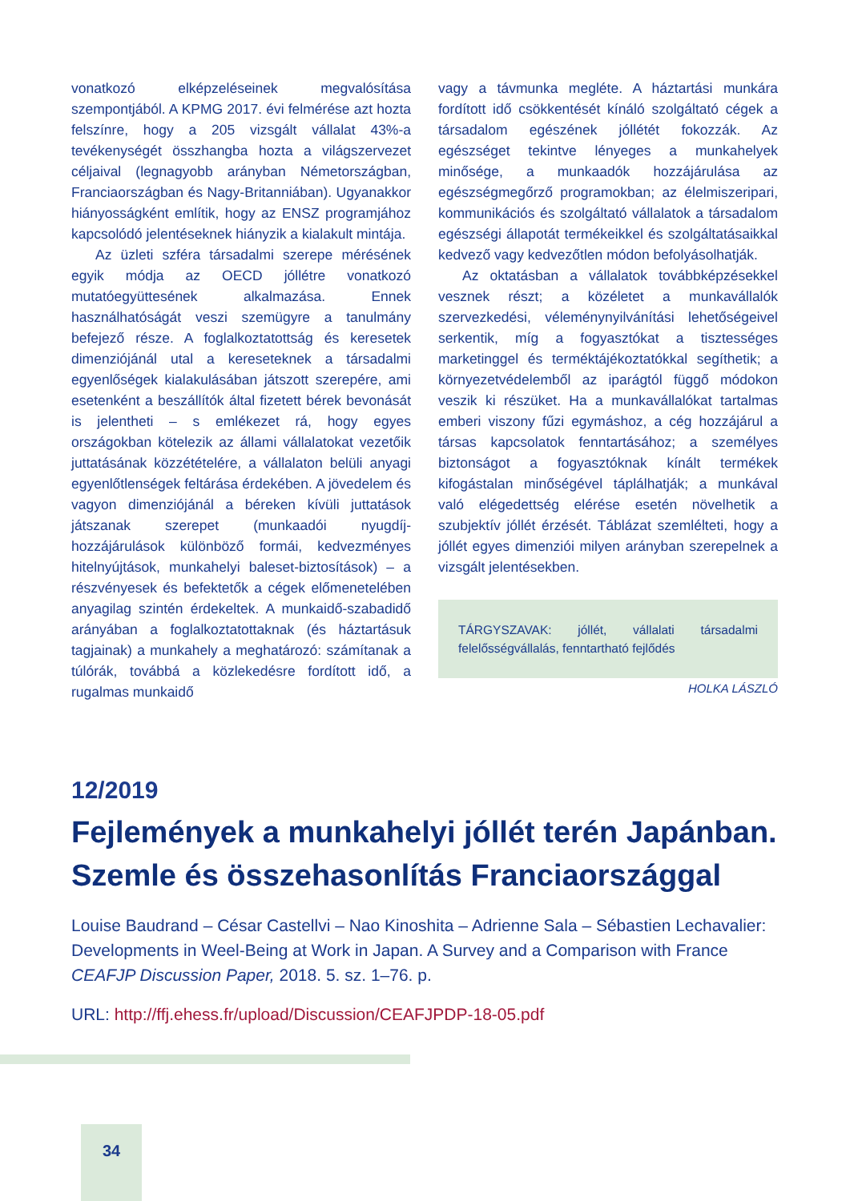vonatkozó elképzeléseinek megvalósítása szempontjából. A KPMG 2017. évi felmérése azt hozta felszínre, hogy a 205 vizsgált vállalat 43%-a tevékenységét összhangba hozta a világszervezet céljaival (legnagyobb arányban Németországban, Franciaországban és Nagy-Britanniában). Ugyanakkor hiányosságként említik, hogy az ENSZ programjához kapcsolódó jelentéseknek hiányzik a kialakult mintája.
Az üzleti szféra társadalmi szerepe mérésének egyik módja az OECD jóllétre vonatkozó mutatóegyüttesének alkalmazása. Ennek használhatóságát veszi szemügyre a tanulmány befejező része. A foglalkoztatottság és keresetek dimenziójánál utal a kereseteknek a társadalmi egyenlőségek kialakulásában játszott szerepére, ami esetenként a beszállítók által fizetett bérek bevonását is jelentheti – s emlékezet rá, hogy egyes országokban kötelezik az állami vállalatokat vezetőik juttatásának közzétételére, a vállalaton belüli anyagi egyenlőtlenségek feltárása érdekében. A jövedelem és vagyon dimenziójánál a béreken kívüli juttatások játszanak szerepet (munkaadói nyugdíj-hozzájárulások különböző formái, kedvezményes hitelnyújtások, munkahelyi baleset-biztosítások) – a részvényesek és befektetők a cégek előmenetelében anyagilag szintén érdekeltek. A munkaidő-szabadidő arányában a foglalkoztatottaknak (és háztartásuk tagjainak) a munkahely a meghatározó: számítanak a túlórák, továbbá a közlekedésre fordított idő, a rugalmas munkaidő
vagy a távmunka megléte. A háztartási munkára fordított idő csökkentését kínáló szolgáltató cégek a társadalom egészének jóllétét fokozzák. Az egészséget tekintve lényeges a munkahelyek minősége, a munkaadók hozzájárulása az egészségmegőrző programokban; az élelmiszeripari, kommunikációs és szolgáltató vállalatok a társadalom egészségi állapotát termékeikkel és szolgáltatásaikkal kedvező vagy kedvezőtlen módon befolyásolhatják.
Az oktatásban a vállalatok továbbképzésekkel vesznek részt; a közéletet a munkavállalók szervezkedési, véleménynyilvánítási lehetőségeivel serkentik, míg a fogyasztókat a tisztességes marketinggel és terméktájékoztatókkal segíthetik; a környezetvédelemből az iparágtól függő módokon veszik ki részüket. Ha a munkavállalókat tartalmas emberi viszony fűzi egymáshoz, a cég hozzájárul a társas kapcsolatok fenntartásához; a személyes biztonságot a fogyasztóknak kínált termékek kifogástalan minőségével táplálhatják; a munkával való elégedettség elérése esetén növelhetik a szubjektív jóllét érzését. Táblázat szemlélteti, hogy a jóllét egyes dimenziói milyen arányban szerepelnek a vizsgált jelentésekben.
TÁRGYSZAVAK: jóllét, vállalati társadalmi felelősségvállalás, fenntartható fejlődés
HOLKA LÁSZLÓ
12/2019
Fejlemények a munkahelyi jóllét terén Japánban. Szemle és összehasonlítás Franciaországgal
Louise Baudrand – César Castellvi – Nao Kinoshita – Adrienne Sala – Sébastien Lechavalier: Developments in Weel-Being at Work in Japan. A Survey and a Comparison with France
CEAFJP Discussion Paper, 2018. 5. sz. 1–76. p.
URL: http://ffj.ehess.fr/upload/Discussion/CEAFJPDP-18-05.pdf
34